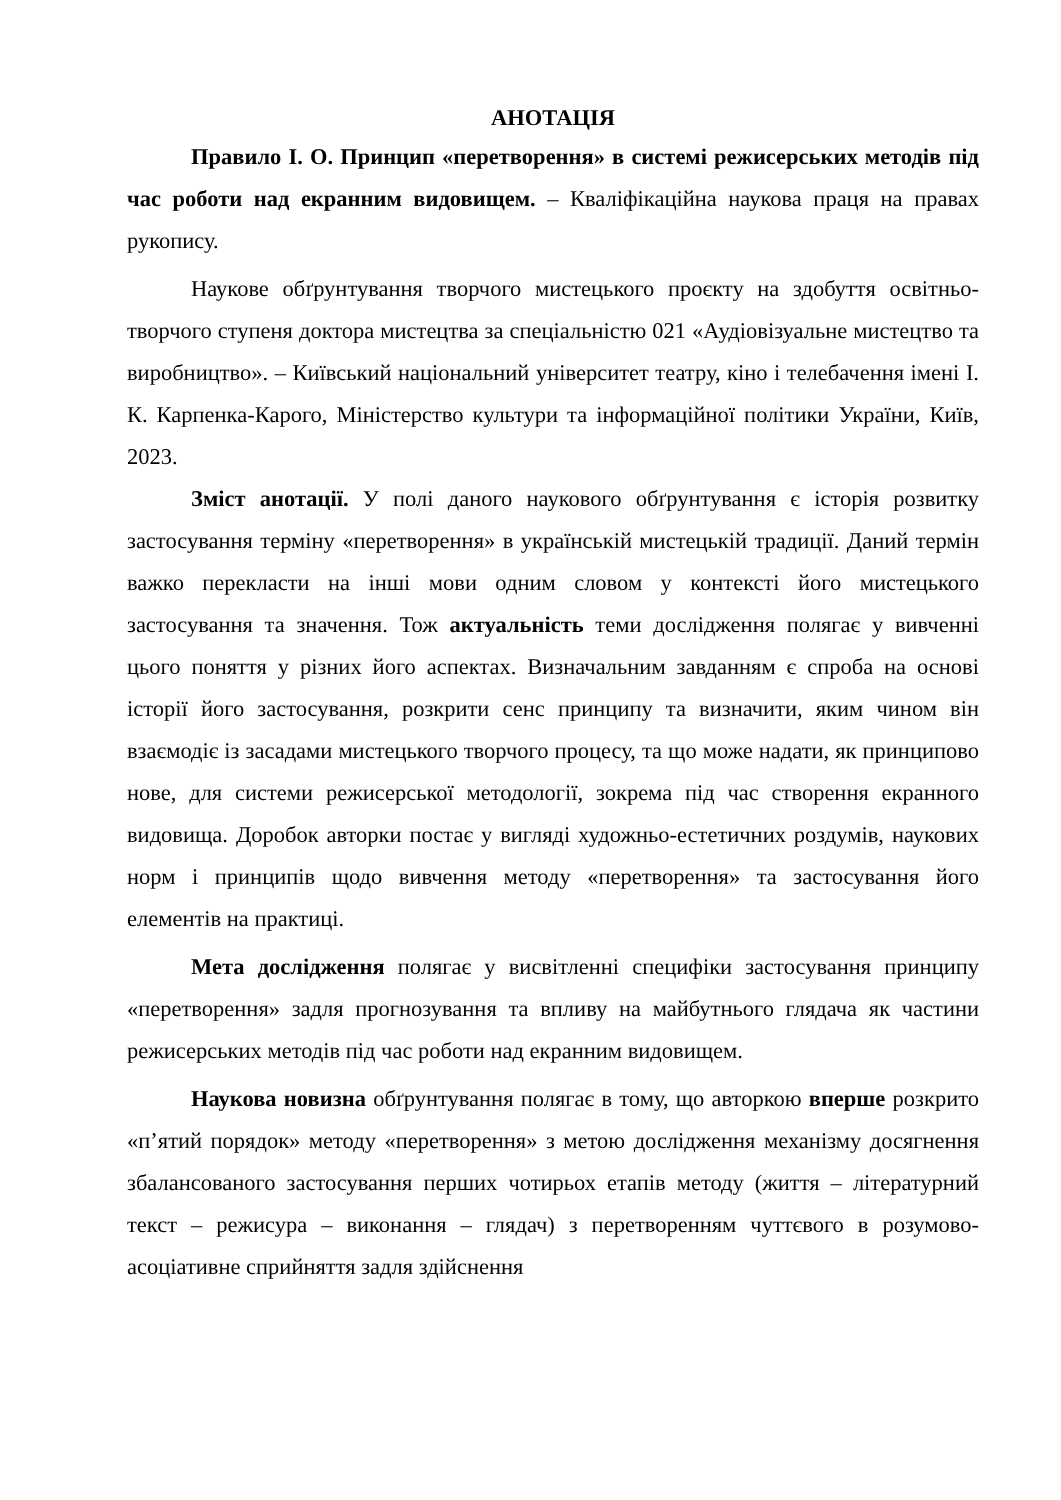АНОТАЦІЯ
Правило І. О. Принцип «перетворення» в системі режисерських методів під час роботи над екранним видовищем. – Кваліфікаційна наукова праця на правах рукопису.
Наукове обґрунтування творчого мистецького проєкту на здобуття освітньо-творчого ступеня доктора мистецтва за спеціальністю 021 «Аудіовізуальне мистецтво та виробництво». – Київський національний університет театру, кіно і телебачення імені І. К. Карпенка-Карого, Міністерство культури та інформаційної політики України, Київ, 2023.
Зміст анотації. У полі даного наукового обґрунтування є історія розвитку застосування терміну «перетворення» в українській мистецькій традиції. Даний термін важко перекласти на інші мови одним словом у контексті його мистецького застосування та значення. Тож актуальність теми дослідження полягає у вивченні цього поняття у різних його аспектах. Визначальним завданням є спроба на основі історії його застосування, розкрити сенс принципу та визначити, яким чином він взаємодіє із засадами мистецького творчого процесу, та що може надати, як принципово нове, для системи режисерської методології, зокрема під час створення екранного видовища. Доробок авторки постає у вигляді художньо-естетичних роздумів, наукових норм і принципів щодо вивчення методу «перетворення» та застосування його елементів на практиці.
Мета дослідження полягає у висвітленні специфіки застосування принципу «перетворення» задля прогнозування та впливу на майбутнього глядача як частини режисерських методів під час роботи над екранним видовищем.
Наукова новизна обґрунтування полягає в тому, що авторкою вперше розкрито «п’ятий порядок» методу «перетворення» з метою дослідження механізму досягнення збалансованого застосування перших чотирьох етапів методу (життя – літературний текст – режисура – виконання – глядач) з перетворенням чуттєвого в розумово-асоціативне сприйняття задля здійснення